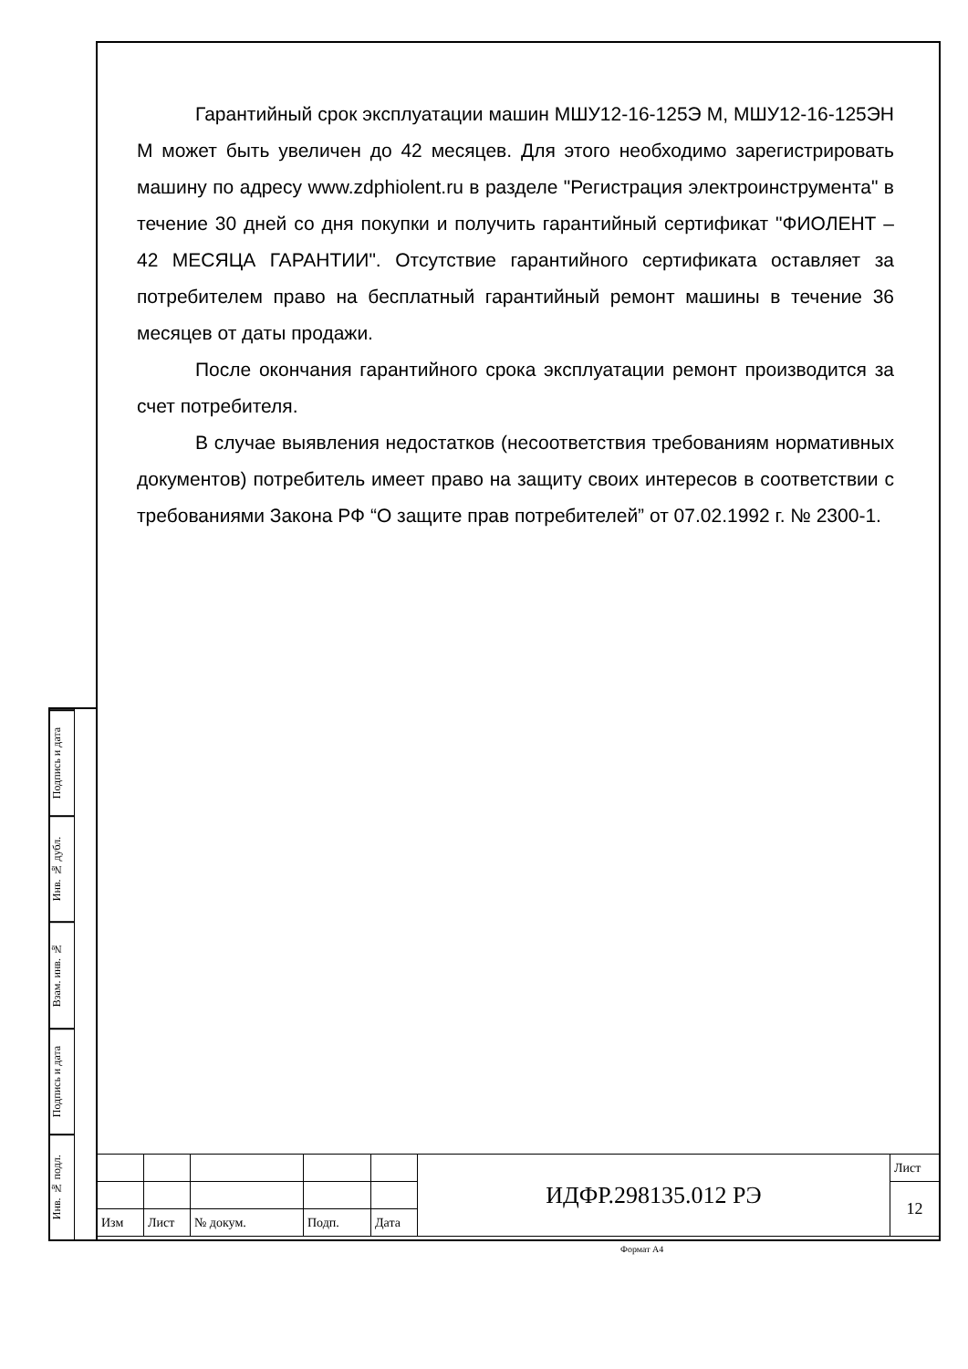Гарантийный срок эксплуатации машин МШУ12-16-125Э М, МШУ12-16-125ЭН М может быть увеличен до 42 месяцев. Для этого необходимо зарегистрировать машину по адресу www.zdphiolent.ru в разделе "Регистрация электроинструмента" в течение 30 дней со дня покупки и получить гарантийный сертификат "ФИОЛЕНТ – 42 МЕСЯЦА ГАРАНТИИ". Отсутствие гарантийного сертификата оставляет за потребителем право на бесплатный гарантийный ремонт машины в течение 36 месяцев от даты продажи.
После окончания гарантийного срока эксплуатации ремонт производится за счет потребителя.
В случае выявления недостатков (несоответствия требованиям нормативных документов) потребитель имеет право на защиту своих интересов в соответствии с требованиями Закона РФ “О защите прав потребителей” от 07.02.1992 г. № 2300-1.
Подпись и дата
Инв. № дубл.
Взам. инв. №
Подпись и дата
Инв. № подл.
| | | | | | ИДФР.298135.012 РЭ | Лист |
| | | | | | | 12 |
| Изм | Лист | № докум. | Подп. | Дата | | |
Формат А4